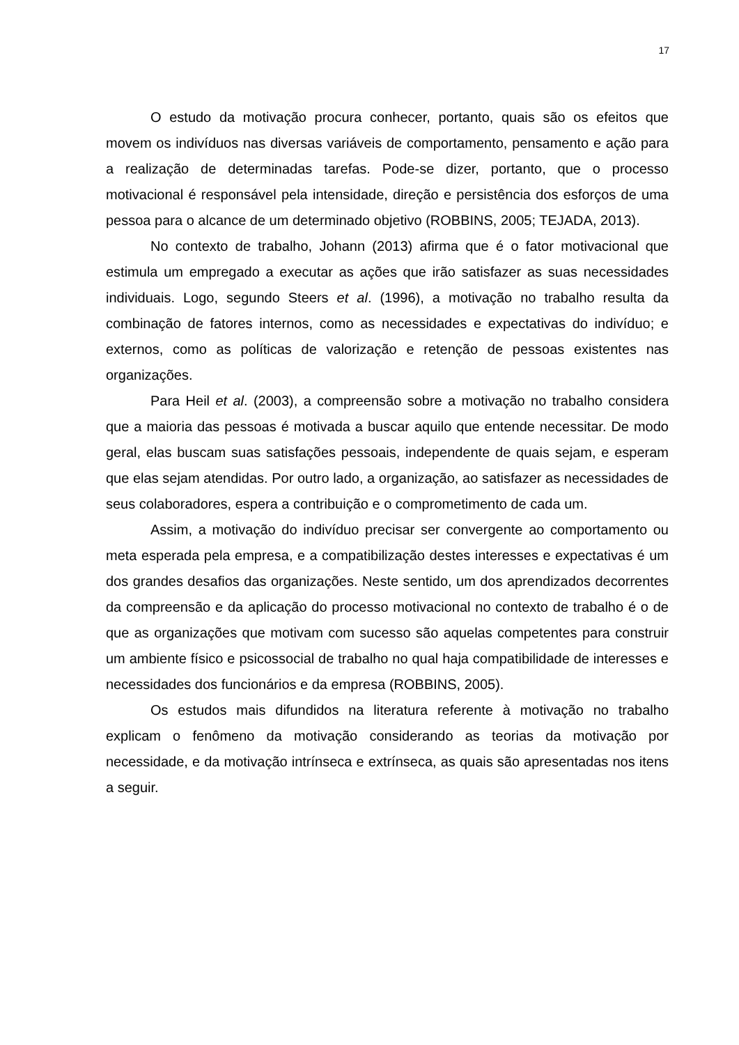17
O estudo da motivação procura conhecer, portanto, quais são os efeitos que movem os indivíduos nas diversas variáveis de comportamento, pensamento e ação para a realização de determinadas tarefas. Pode-se dizer, portanto, que o processo motivacional é responsável pela intensidade, direção e persistência dos esforços de uma pessoa para o alcance de um determinado objetivo (ROBBINS, 2005; TEJADA, 2013).
No contexto de trabalho, Johann (2013) afirma que é o fator motivacional que estimula um empregado a executar as ações que irão satisfazer as suas necessidades individuais. Logo, segundo Steers et al. (1996), a motivação no trabalho resulta da combinação de fatores internos, como as necessidades e expectativas do indivíduo; e externos, como as políticas de valorização e retenção de pessoas existentes nas organizações.
Para Heil et al. (2003), a compreensão sobre a motivação no trabalho considera que a maioria das pessoas é motivada a buscar aquilo que entende necessitar. De modo geral, elas buscam suas satisfações pessoais, independente de quais sejam, e esperam que elas sejam atendidas. Por outro lado, a organização, ao satisfazer as necessidades de seus colaboradores, espera a contribuição e o comprometimento de cada um.
Assim, a motivação do indivíduo precisar ser convergente ao comportamento ou meta esperada pela empresa, e a compatibilização destes interesses e expectativas é um dos grandes desafios das organizações. Neste sentido, um dos aprendizados decorrentes da compreensão e da aplicação do processo motivacional no contexto de trabalho é o de que as organizações que motivam com sucesso são aquelas competentes para construir um ambiente físico e psicossocial de trabalho no qual haja compatibilidade de interesses e necessidades dos funcionários e da empresa (ROBBINS, 2005).
Os estudos mais difundidos na literatura referente à motivação no trabalho explicam o fenômeno da motivação considerando as teorias da motivação por necessidade, e da motivação intrínseca e extrínseca, as quais são apresentadas nos itens a seguir.